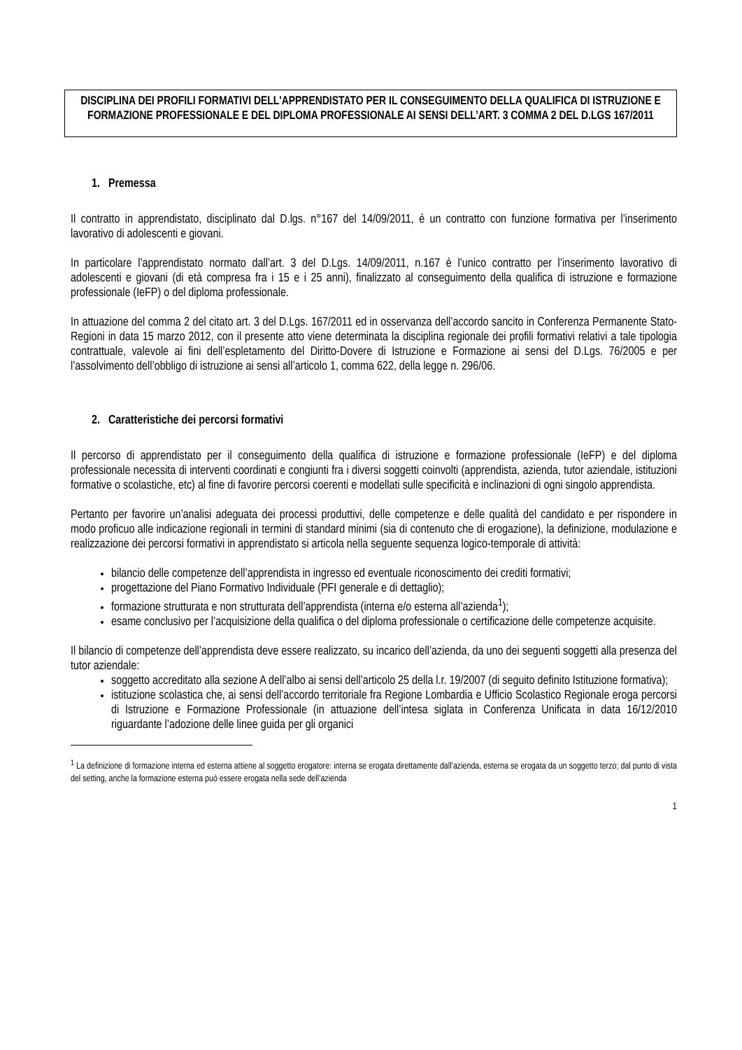DISCIPLINA DEI PROFILI FORMATIVI DELL'APPRENDISTATO PER IL CONSEGUIMENTO DELLA QUALIFICA DI ISTRUZIONE E FORMAZIONE PROFESSIONALE E DEL DIPLOMA PROFESSIONALE AI SENSI DELL’ART. 3 COMMA 2 DEL D.LGS 167/2011
1. Premessa
Il contratto in apprendistato, disciplinato dal D.lgs. n°167 del 14/09/2011, è un contratto con funzione formativa per l’inserimento lavorativo di adolescenti e giovani.
In particolare l’apprendistato normato dall’art. 3 del D.Lgs. 14/09/2011, n.167 è l’unico contratto per l’inserimento lavorativo di adolescenti e giovani (di età compresa fra i 15 e i 25 anni), finalizzato al conseguimento della qualifica di istruzione e formazione professionale (IeFP) o del diploma professionale.
In attuazione del comma 2 del citato art. 3 del D.Lgs. 167/2011 ed in osservanza dell’accordo sancito in Conferenza Permanente Stato-Regioni in data 15 marzo 2012, con il presente atto viene determinata la disciplina regionale dei profili formativi relativi a tale tipologia contrattuale, valevole ai fini dell’espletamento del Diritto-Dovere di Istruzione e Formazione ai sensi del D.Lgs. 76/2005 e per l’assolvimento dell’obbligo di istruzione ai sensi all’articolo 1, comma 622, della legge n. 296/06.
2. Caratteristiche dei percorsi formativi
Il percorso di apprendistato per il conseguimento della qualifica di istruzione e formazione professionale (IeFP) e del diploma professionale necessita di interventi coordinati e congiunti fra i diversi soggetti coinvolti (apprendista, azienda, tutor aziendale, istituzioni formative o scolastiche, etc) al fine di favorire percorsi coerenti e modellati sulle specificità e inclinazioni di ogni singolo apprendista.
Pertanto per favorire un’analisi adeguata dei processi produttivi, delle competenze e delle qualità del candidato e per rispondere in modo proficuo alle indicazione regionali in termini di standard minimi (sia di contenuto che di erogazione), la definizione, modulazione e realizzazione dei percorsi formativi in apprendistato si articola nella seguente sequenza logico-temporale di attività:
bilancio delle competenze dell’apprendista in ingresso ed eventuale riconoscimento dei crediti formativi;
progettazione del Piano Formativo Individuale (PFI generale e di dettaglio);
formazione strutturata e non strutturata dell’apprendista (interna e/o esterna all’azienda<sup>1</sup>);
esame conclusivo per l’acquisizione della qualifica o del diploma professionale o certificazione delle competenze acquisite.
Il bilancio di competenze dell’apprendista deve essere realizzato, su incarico dell’azienda, da uno dei seguenti soggetti alla presenza del tutor aziendale:
soggetto accreditato alla sezione A dell’albo ai sensi dell’articolo 25 della l.r. 19/2007 (di seguito definito Istituzione formativa);
istituzione scolastica che, ai sensi dell’accordo territoriale fra Regione Lombardia e Ufficio Scolastico Regionale eroga percorsi di Istruzione e Formazione Professionale (in attuazione dell’intesa siglata in Conferenza Unificata in data 16/12/2010 riguardante l’adozione delle linee guida per gli organici
<sup>1</sup> La definizione di formazione interna ed esterna attiene al soggetto erogatore: interna se erogata direttamente dall’azienda, esterna se erogata da un soggetto terzo; dal punto di vista del setting, anche la formazione esterna può essere erogata nella sede dell’azienda
1